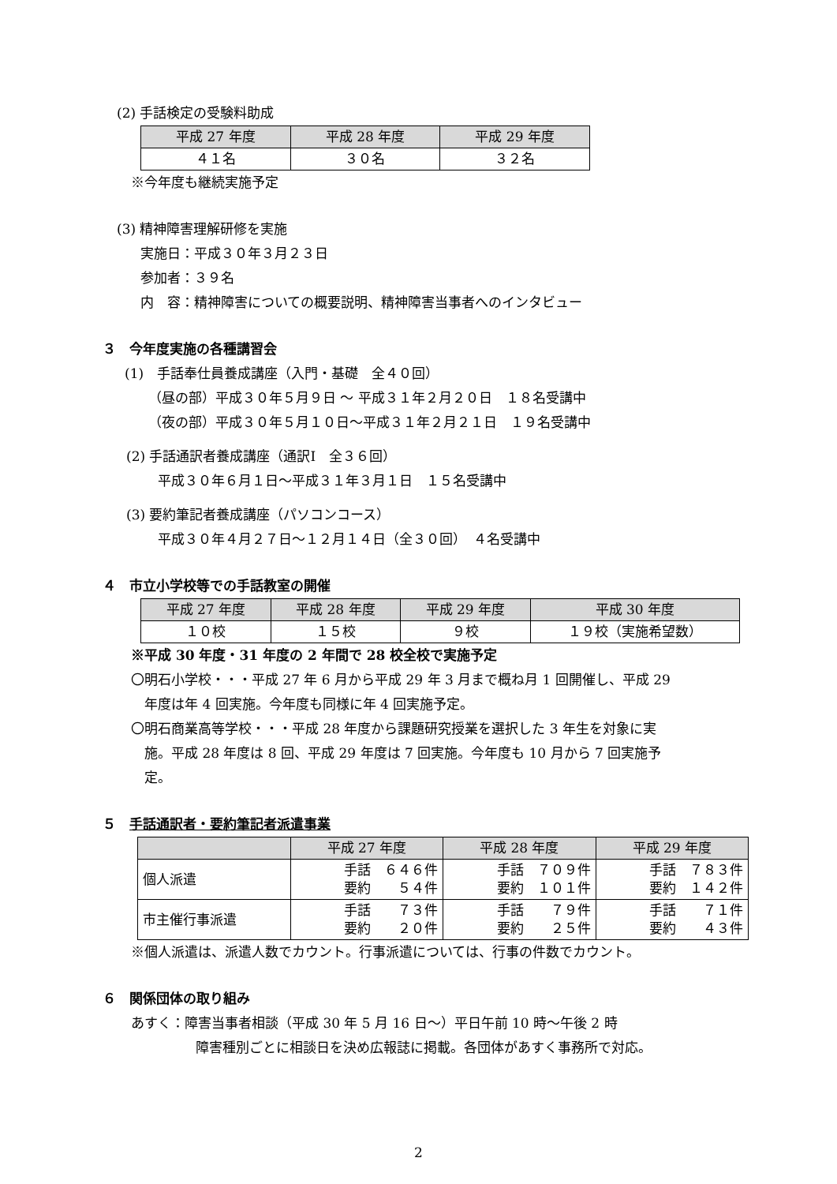(2) 手話検定の受験料助成
| 平成 27 年度 | 平成 28 年度 | 平成 29 年度 |
| --- | --- | --- |
| ４１名 | ３０名 | ３２名 |
※今年度も継続実施予定
(3) 精神障害理解研修を実施
実施日：平成３０年３月２３日
参加者：３９名
内　容：精神障害についての概要説明、精神障害当事者へのインタビュー
３　今年度実施の各種講習会
(1)　手話奉仕員養成講座（入門・基礎　全４０回）
（昼の部）平成３０年５月９日 ～ 平成３１年２月２０日　１８名受講中
（夜の部）平成３０年５月１０日～平成３１年２月２１日　１９名受講中
(2) 手話通訳者養成講座（通訳Ⅰ　全３６回）
平成３０年６月１日～平成３１年３月１日　１５名受講中
(3) 要約筆記者養成講座（パソコンコース）
平成３０年４月２７日～１２月１４日（全３０回）　４名受講中
４　市立小学校等での手話教室の開催
| 平成 27 年度 | 平成 28 年度 | 平成 29 年度 | 平成 30 年度 |
| --- | --- | --- | --- |
| １０校 | １５校 | ９校 | １９校（実施希望数） |
※平成 30 年度・31 年度の 2 年間で 28 校全校で実施予定
〇明石小学校・・・平成 27 年 6 月から平成 29 年 3 月まで概ね月 1 回開催し、平成 29
　年度は年 4 回実施。今年度も同様に年 4 回実施予定。
〇明石商業高等学校・・・平成 28 年度から課題研究授業を選択した 3 年生を対象に実
　施。平成 28 年度は 8 回、平成 29 年度は 7 回実施。今年度も 10 月から 7 回実施予
　定。
５　手話通訳者・要約筆記者派遣事業
| | 平成 27 年度 | 平成 28 年度 | 平成 29 年度 |
| --- | --- | --- | --- |
| 個人派遣 | 手話 ６４６件 要約 ５４件 | 手話 ７０９件 要約 １０１件 | 手話 ７８３件 要約 １４２件 |
| 市主催行事派遣 | 手話 ７３件 要約 ２０件 | 手話 ７９件 要約 ２５件 | 手話 ７１件 要約 ４３件 |
※個人派遣は、派遣人数でカウント。行事派遣については、行事の件数でカウント。
６　関係団体の取り組み
あすく：障害当事者相談（平成 30 年 5 月 16 日～）平日午前 10 時～午後 2 時
障害種別ごとに相談日を決め広報誌に掲載。各団体があすく事務所で対応。
2